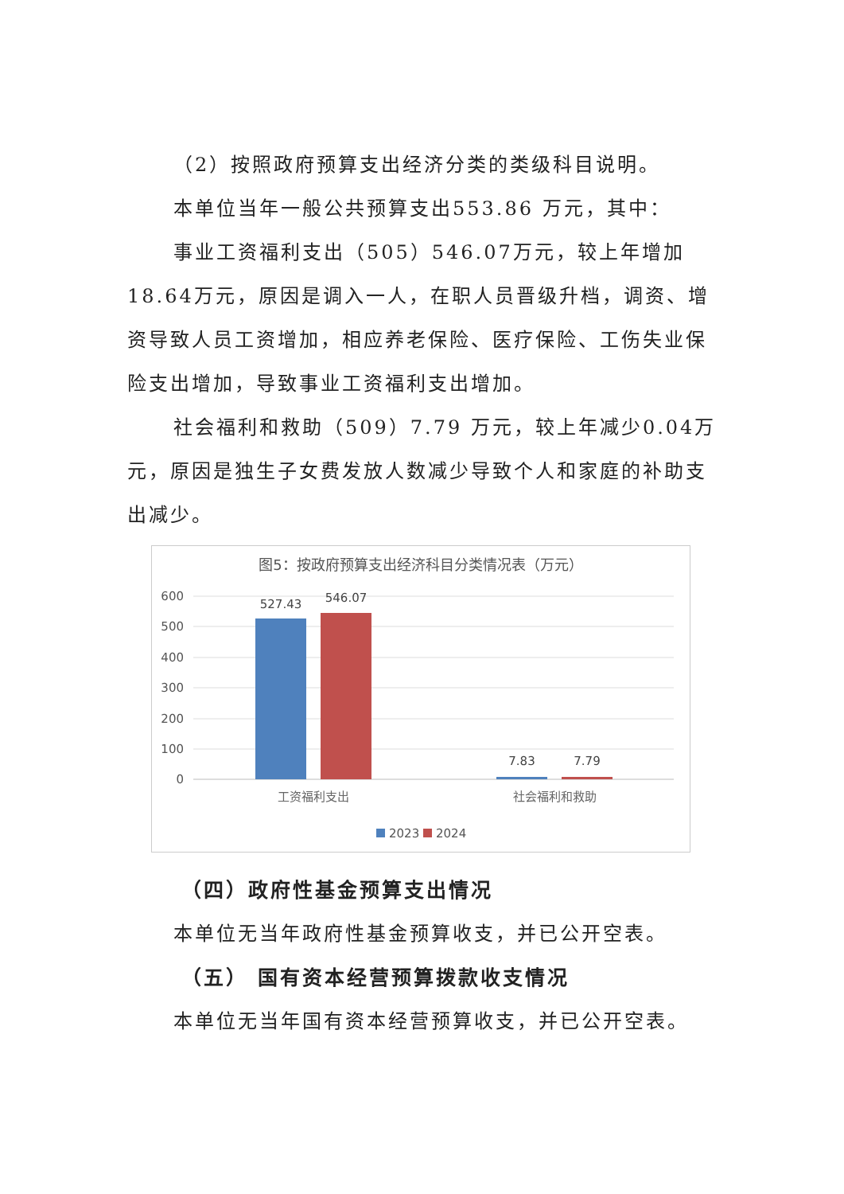（2）按照政府预算支出经济分类的类级科目说明。
本单位当年一般公共预算支出553.86 万元，其中：
事业工资福利支出（505）546.07万元，较上年增加18.64万元，原因是调入一人，在职人员晋级升档，调资、增资导致人员工资增加，相应养老保险、医疗保险、工伤失业保险支出增加，导致事业工资福利支出增加。
社会福利和救助（509）7.79 万元，较上年减少0.04万元，原因是独生子女费发放人数减少导致个人和家庭的补助支出减少。
图5：按政府预算支出经济科目分类情况表（万元）
600
500
400
300
200
100
0
527.43
546.07
7.83
7.79
工资福利支出
社会福利和救助
2023
2024
（四）政府性基金预算支出情况
本单位无当年政府性基金预算收支，并已公开空表。
（五） 国有资本经营预算拨款收支情况
本单位无当年国有资本经营预算收支，并已公开空表。